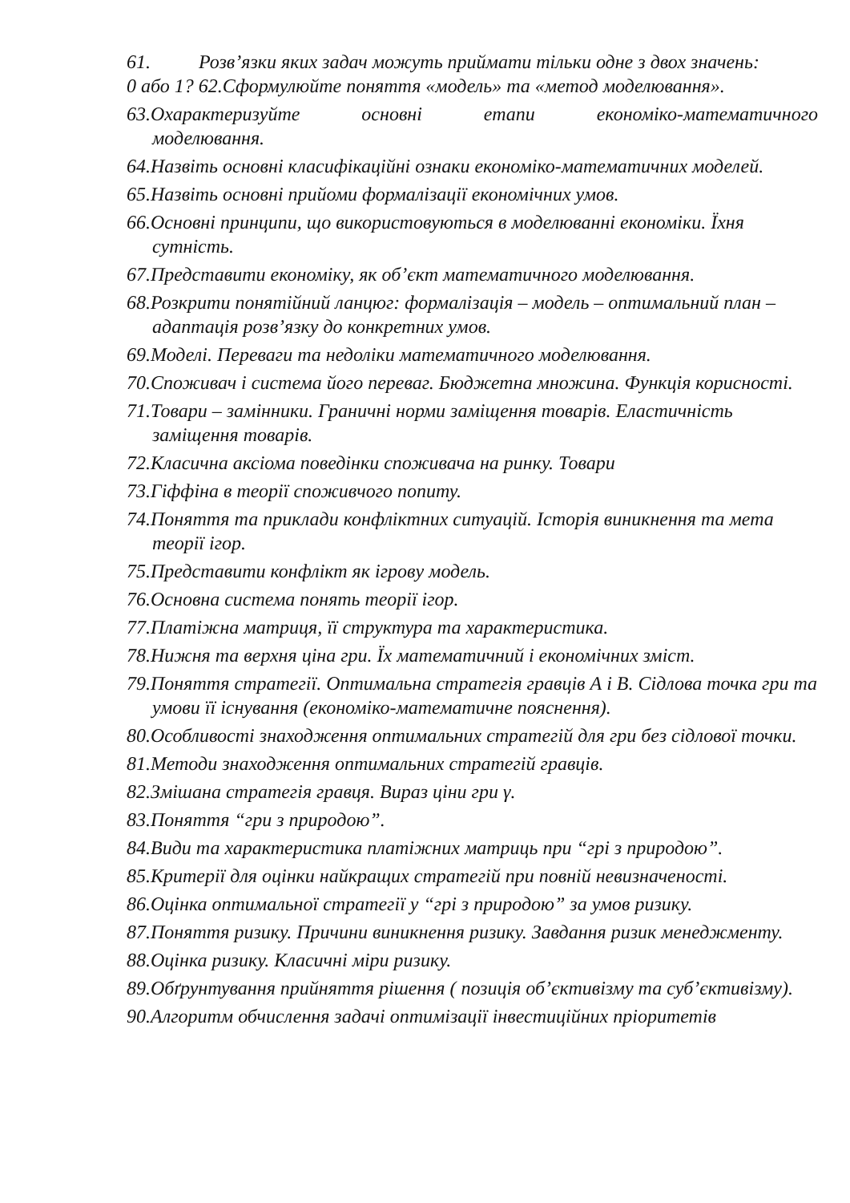61. Розв’язки яких задач можуть приймати тільки одне з двох значень:
0 або 1? 62.Сформулюйте поняття «модель» та «метод моделювання».
63.Охарактеризуйте основні етапи економіко-математичного
моделювання.
64.Назвіть основні класифікаційні ознаки економіко-математичних моделей.
65.Назвіть основні прийоми формалізації економічних умов.
66.Основні принципи, що використовуються в моделюванні економіки. Їхня сутність.
67.Представити економіку, як об’єкт математичного моделювання.
68.Розкрити понятійний ланцюг: формалізація – модель – оптимальний план –адаптація розв’язку до конкретних умов.
69.Моделі. Переваги та недоліки математичного моделювання.
70.Споживач і система його переваг. Бюджетна множина. Функція корисності.
71.Товари – замінники. Граничні норми заміщення товарів. Еластичність заміщення товарів.
72.Класична аксіома поведінки споживача на ринку. Товари
73.Гіффіна в теорії споживчого попиту.
74.Поняття та приклади конфліктних ситуацій. Історія виникнення та мета теорії ігор.
75.Представити конфлікт як ігрову модель.
76.Основна система понять теорії ігор.
77.Платіжна матриця, її структура та характеристика.
78.Нижня та верхня ціна гри. Їх математичний і економічних зміст.
79.Поняття стратегії. Оптимальна стратегія гравців А і В. Сідлова точка гри та умови її існування (економіко-математичне пояснення).
80.Особливості знаходження оптимальних стратегій для гри без сідлової точки.
81.Методи знаходження оптимальних стратегій гравців.
82.Змішана стратегія гравця. Вираз ціни гри γ.
83.Поняття “гри з природою”.
84.Види та характеристика платіжних матриць при “грі з природою”.
85.Критерії для оцінки найкращих стратегій при повній невизначеності.
86.Оцінка оптимальної стратегії у “грі з природою” за умов ризику.
87.Поняття ризику. Причини виникнення ризику. Завдання ризик менеджменту.
88.Оцінка ризику. Класичні міри ризику.
89.Обґрунтування прийняття рішення ( позиція об’єктивізму та суб’єктивізму).
90.Алгоритм обчислення задачі оптимізації інвестиційних пріоритетів